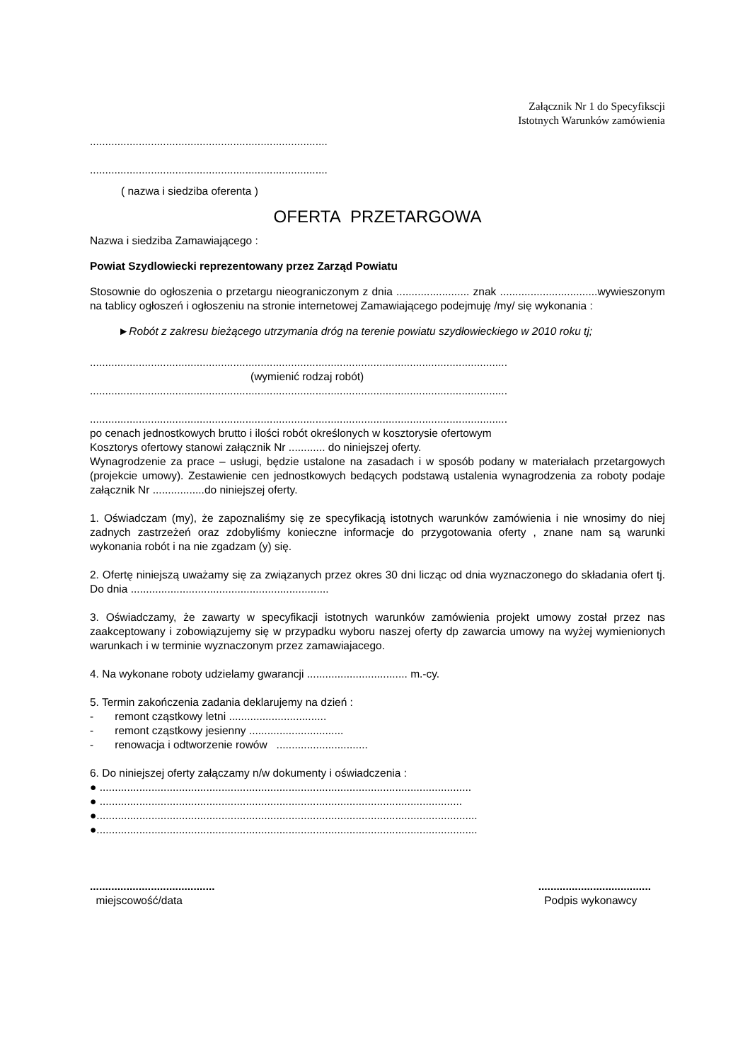Załącznik Nr 1 do Specyfikscji
Istotnych Warunków zamówienia
..............................................................................
..............................................................................
( nazwa i siedziba oferenta )
OFERTA PRZETARGOWA
Nazwa i siedziba Zamawiającego :
Powiat Szydlowiecki reprezentowany przez Zarząd Powiatu
Stosownie do ogłoszenia o przetargu nieograniczonym z dnia ........................ znak ................................wywieszonym na tablicy ogłoszeń i ogłoszeniu na stronie internetowej Zamawiającego podejmuję /my/ się wykonania :
►Robót z zakresu bieżącego utrzymania dróg na terenie powiatu szydłowieckiego w 2010 roku tj;
.........................................................................................................................................
(wymienić rodzaj robót)
.........................................................................................................................................
.........................................................................................................................................
po cenach jednostkowych brutto i ilości robót określonych w kosztorysie ofertowym
Kosztorys ofertowy stanowi załącznik Nr ............ do niniejszej oferty.
Wynagrodzenie za prace – usługi, będzie ustalone na zasadach i w sposób podany w materiałach przetargowych (projekcie umowy). Zestawienie cen jednostkowych bedących podstawą ustalenia wynagrodzenia za roboty podaje załącznik Nr .................do niniejszej oferty.
1. Oświadczam (my), że zapoznaliśmy się ze specyfikacją istotnych warunków zamówienia i nie wnosimy do niej zadnych zastrzeżeń oraz zdobyliśmy konieczne informacje do przygotowania oferty , znane nam są warunki wykonania robót i na nie zgadzam (y) się.
2. Ofertę niniejszą uważamy się za związanych przez okres 30 dni licząc od dnia wyznaczonego do składania ofert tj. Do dnia .................................................................
3. Oświadczamy, że zawarty w specyfikacji istotnych warunków zamówienia projekt umowy został przez nas zaakceptowany i zobowiązujemy się w przypadku wyboru naszej oferty dp zawarcia umowy na wyżej wymienionych warunkach i w terminie wyznaczonym przez zamawiajacego.
4. Na wykonane roboty udzielamy gwarancji ................................. m.-cy.
5. Termin zakończenia zadania deklarujemy na dzień :
- remont cząstkowy letni ................................
- remont cząstkowy jesienny ...............................
- renowacja i odtworzenie rowów ..............................
6. Do niniejszej oferty załączamy n/w dokumenty i oświadczenia :
● ..........................................................................................................................
● .......................................................................................................................
●.............................................................................................................................
●.............................................................................................................................
.........................................
miejscowość/data
.....................................
Podpis wykonawcy